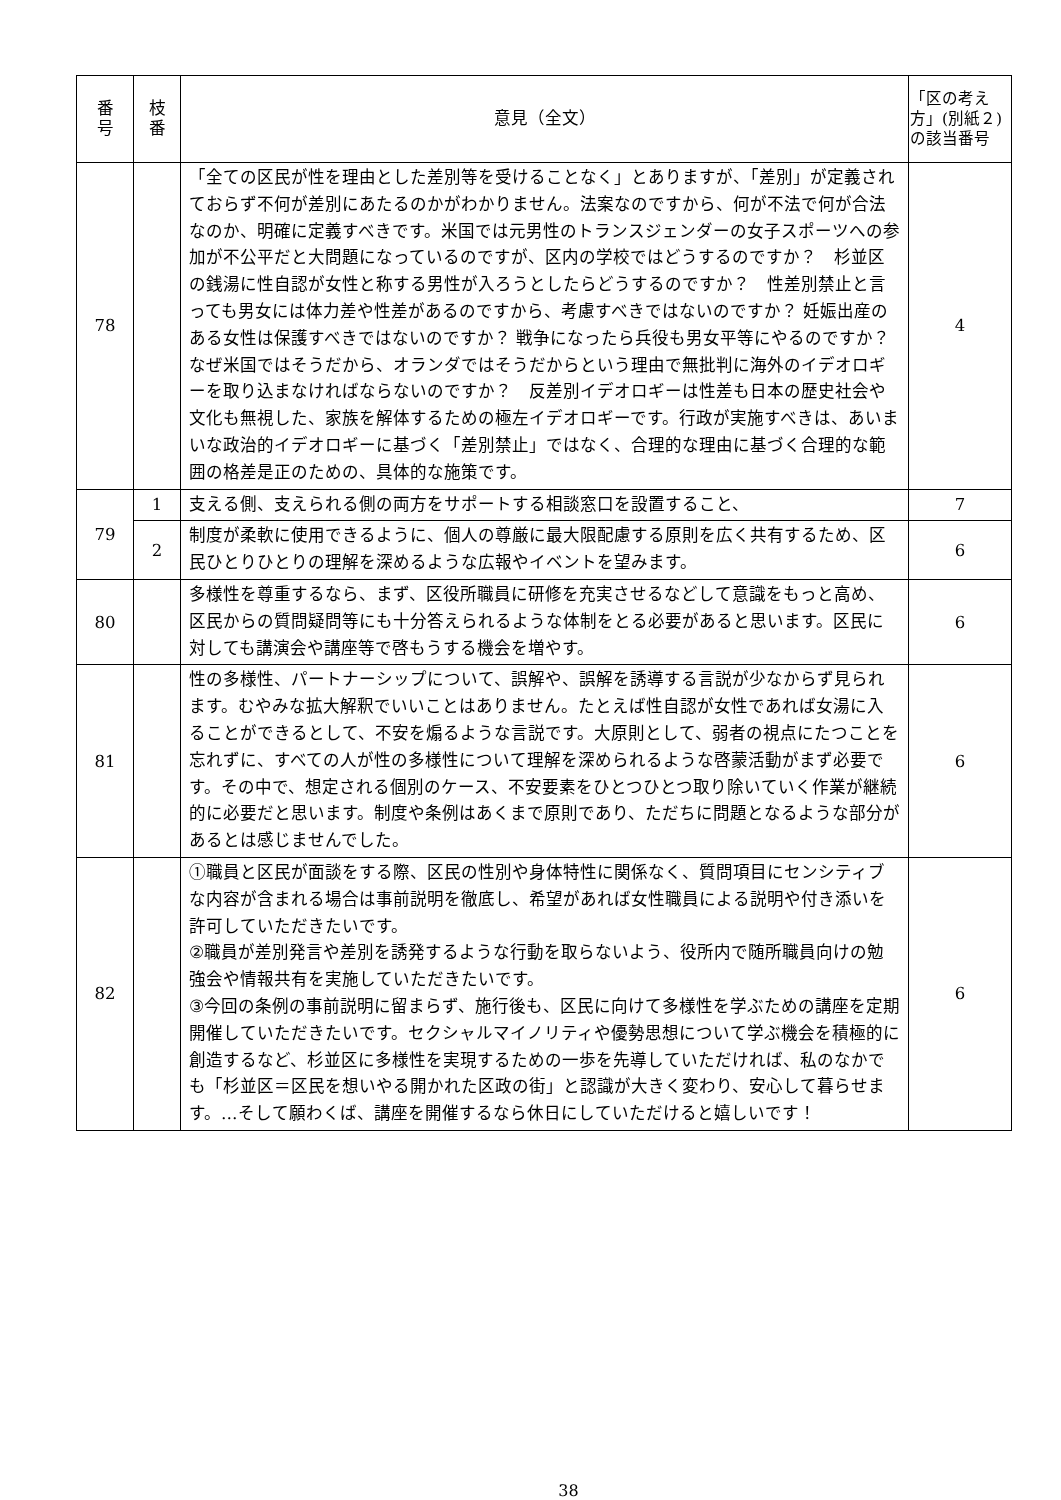| 番 号 | 枝 番 | 意見（全文） | 「区の考え方」(別紙２)の該当番号 |
| --- | --- | --- | --- |
| 78 | | 「全ての区民が性を理由とした差別等を受けることなく」とありますが、「差別」が定義されておらず不何が差別にあたるのかがわかりません。法案なのですから、何が不法で何が合法なのか、明確に定義すべきです。米国では元男性のトランスジェンダーの女子スポーツへの参加が不公平だと大問題になっているのですが、区内の学校ではどうするのですか？ 杉並区の銭湯に性自認が女性と称する男性が入ろうとしたらどうするのですか？ 性差別禁止と言っても男女には体力差や性差があるのですから、考慮すべきではないのですか？ 妊娠出産のある女性は保護すべきではないのですか？ 戦争になったら兵役も男女平等にやるのですか？ なぜ米国ではそうだから、オランダではそうだからという理由で無批判に海外のイデオロギーを取り込まなければならないのですか？ 反差別イデオロギーは性差も日本の歴史社会や文化も無視した、家族を解体するための極左イデオロギーです。行政が実施すべきは、あいまいな政治的イデオロギーに基づく「差別禁止」ではなく、合理的な理由に基づく合理的な範囲の格差是正のための、具体的な施策です。 | 4 |
| 79 | 1 | 支える側、支えられる側の両方をサポートする相談窓口を設置すること、 | 7 |
| | 2 | 制度が柔軟に使用できるように、個人の尊厳に最大限配慮する原則を広く共有するため、区民ひとりひとりの理解を深めるような広報やイベントを望みます。 | 6 |
| 80 | | 多様性を尊重するなら、まず、区役所職員に研修を充実させるなどして意識をもっと高め、区民からの質問疑問等にも十分答えられるような体制をとる必要があると思います。区民に対しても講演会や講座等で啓もうする機会を増やす。 | 6 |
| 81 | | 性の多様性、パートナーシップについて、誤解や、誤解を誘導する言説が少なからず見られます。むやみな拡大解釈でいいことはありません。たとえば性自認が女性であれば女湯に入ることができるとして、不安を煽るような言説です。大原則として、弱者の視点にたつことを忘れずに、すべての人が性の多様性について理解を深められるような啓蒙活動がまず必要です。その中で、想定される個別のケース、不安要素をひとつひとつ取り除いていく作業が継続的に必要だと思います。制度や条例はあくまで原則であり、ただちに問題となるような部分があるとは感じませんでした。 | 6 |
| 82 | | ①職員と区民が面談をする際、区民の性別や身体特性に関係なく、質問項目にセンシティブな内容が含まれる場合は事前説明を徹底し、希望があれば女性職員による説明や付き添いを許可していただきたいです。 ②職員が差別発言や差別を誘発するような行動を取らないよう、役所内で随所職員向けの勉強会や情報共有を実施していただきたいです。 ③今回の条例の事前説明に留まらず、施行後も、区民に向けて多様性を学ぶための講座を定期開催していただきたいです。セクシャルマイノリティや優勢思想について学ぶ機会を積極的に創造するなど、杉並区に多様性を実現するための一歩を先導していただければ、私のなかでも「杉並区＝区民を想いやる開かれた区政の街」と認識が大きく変わり、安心して暮らせます。…そして願わくば、講座を開催するなら休日にしていただけると嬉しいです！ | 6 |
38